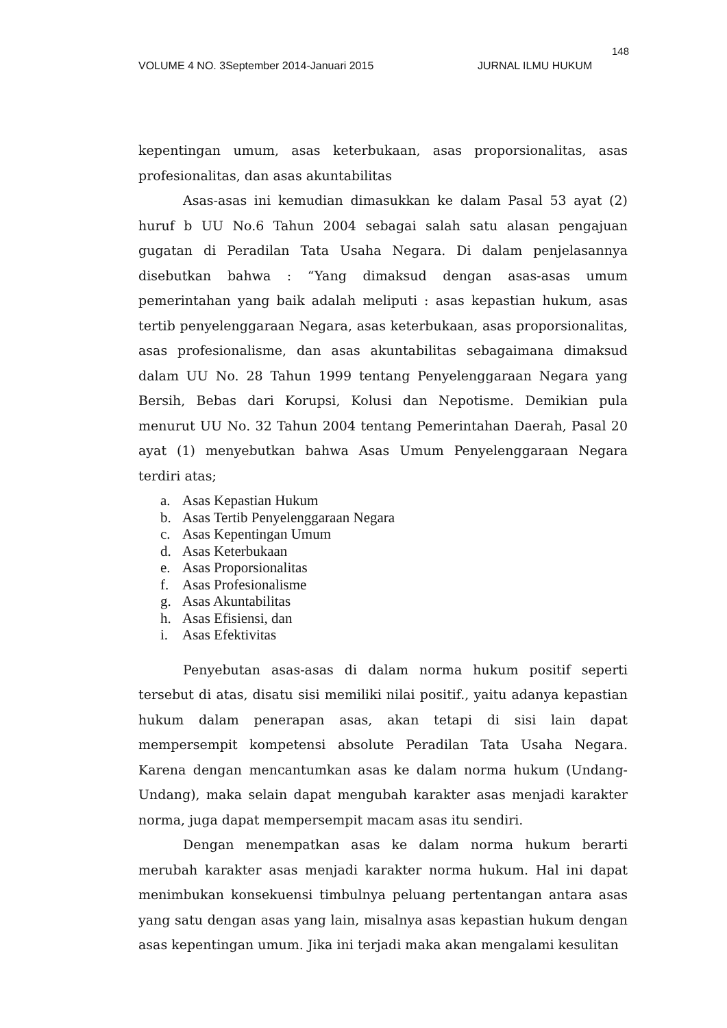148
VOLUME 4 NO. 3September 2014-Januari 2015 JURNAL ILMU HUKUM
kepentingan umum, asas keterbukaan, asas proporsionalitas, asas profesionalitas, dan asas akuntabilitas
Asas-asas ini kemudian dimasukkan ke dalam Pasal 53 ayat (2) huruf b UU No.6 Tahun 2004 sebagai salah satu alasan pengajuan gugatan di Peradilan Tata Usaha Negara. Di dalam penjelasannya disebutkan bahwa : “Yang dimaksud dengan asas-asas umum pemerintahan yang baik adalah meliputi : asas kepastian hukum, asas tertib penyelenggaraan Negara, asas keterbukaan, asas proporsionalitas, asas profesionalisme, dan asas akuntabilitas sebagaimana dimaksud dalam UU No. 28 Tahun 1999 tentang Penyelenggaraan Negara yang Bersih, Bebas dari Korupsi, Kolusi dan Nepotisme. Demikian pula menurut UU No. 32 Tahun 2004 tentang Pemerintahan Daerah, Pasal 20 ayat (1) menyebutkan bahwa Asas Umum Penyelenggaraan Negara terdiri atas;
a. Asas Kepastian Hukum
b. Asas Tertib Penyelenggaraan Negara
c. Asas Kepentingan Umum
d. Asas Keterbukaan
e. Asas Proporsionalitas
f. Asas Profesionalisme
g. Asas Akuntabilitas
h. Asas Efisiensi, dan
i. Asas Efektivitas
Penyebutan asas-asas di dalam norma hukum positif seperti tersebut di atas, disatu sisi memiliki nilai positif., yaitu adanya kepastian hukum dalam penerapan asas, akan tetapi di sisi lain dapat mempersempit kompetensi absolute Peradilan Tata Usaha Negara. Karena dengan mencantumkan asas ke dalam norma hukum (Undang-Undang), maka selain dapat mengubah karakter asas menjadi karakter norma, juga dapat mempersempit macam asas itu sendiri.
Dengan menempatkan asas ke dalam norma hukum berarti merubah karakter asas menjadi karakter norma hukum. Hal ini dapat menimbukan konsekuensi timbulnya peluang pertentangan antara asas yang satu dengan asas yang lain, misalnya asas kepastian hukum dengan asas kepentingan umum. Jika ini terjadi maka akan mengalami kesulitan